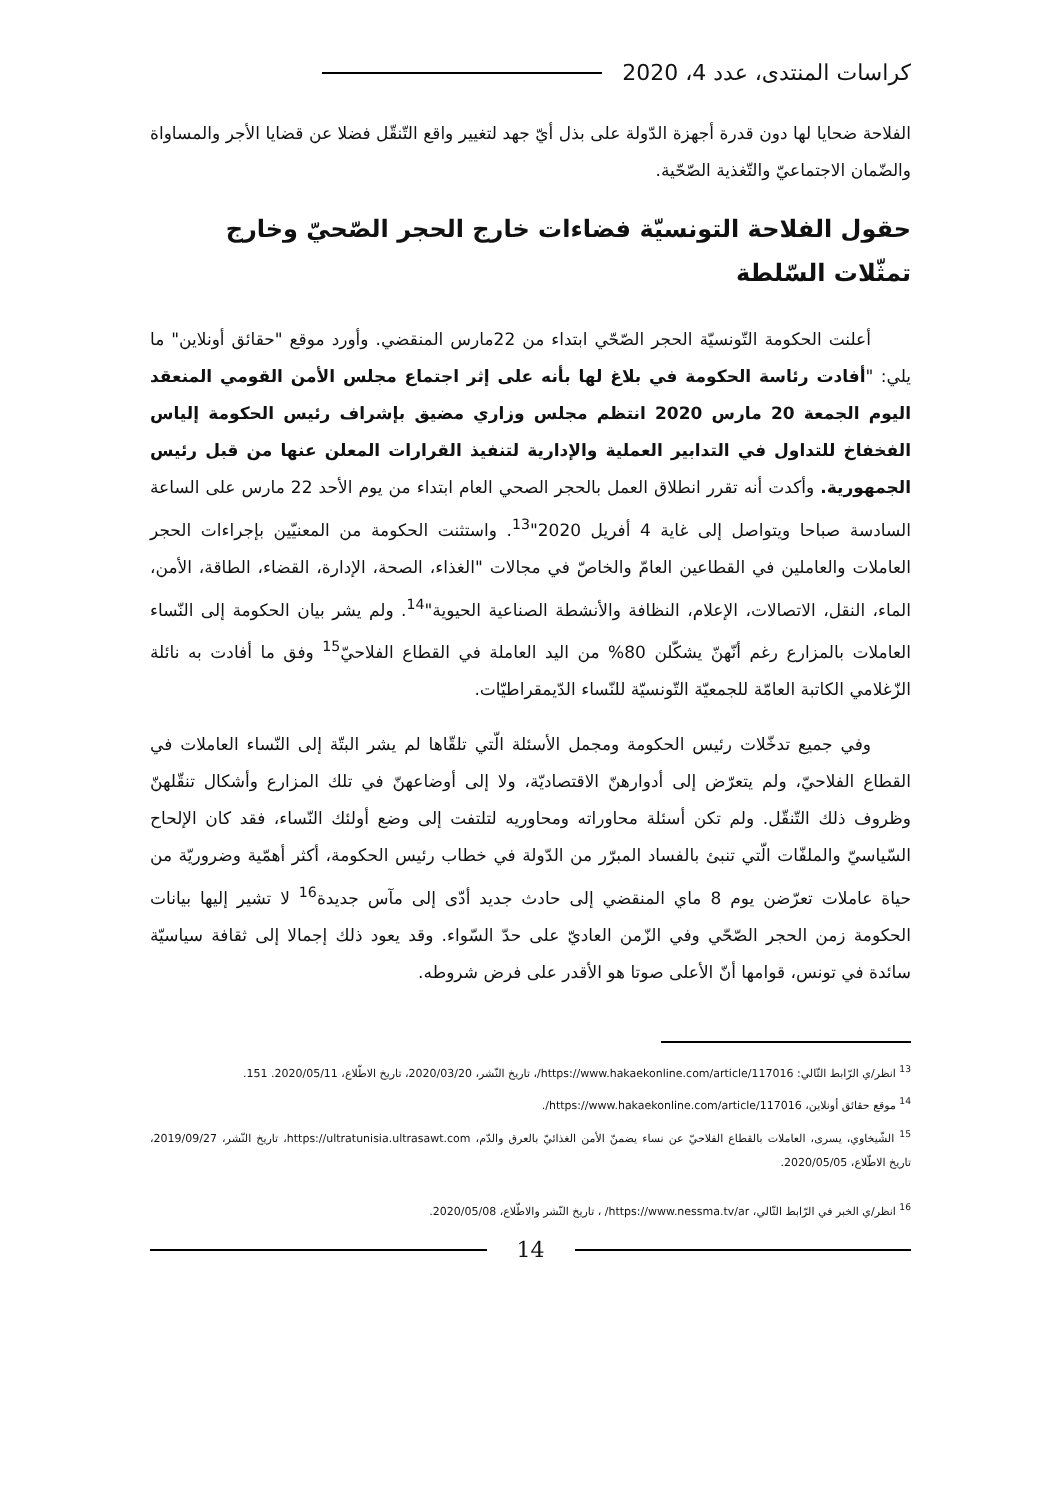كراسات المنتدى، عدد 4، 2020
الفلاحة ضحايا لها دون قدرة أجهزة الدّولة على بذل أيّ جهد لتغيير واقع التّنقّل فضلا عن قضايا الأجر والمساواة والضّمان الاجتماعيّ والتّغذية الصّحّية.
حقول الفلاحة التونسيّة فضاءات خارج الحجر الصّحيّ وخارج تمثّلات السّلطة
أعلنت الحكومة التّونسيّة الحجر الصّحّي ابتداء من 22مارس المنقضي. وأورد موقع "حقائق أونلاين" ما يلي: "أفادت رئاسة الحكومة في بلاغ لها بأنه على إثر اجتماع مجلس الأمن القومي المنعقد اليوم الجمعة 20 مارس 2020 انتظم مجلس وزاري مضيق بإشراف رئيس الحكومة إلياس الفخفاخ للتداول في التدابير العملية والإدارية لتنفيذ القرارات المعلن عنها من قبل رئيس الجمهورية. وأكدت أنه تقرر انطلاق العمل بالحجر الصحي العام ابتداء من يوم الأحد 22 مارس على الساعة السادسة صباحا ويتواصل إلى غاية 4 أفريل 2020"<sup>13</sup>. واستثنت الحكومة من المعنيّين بإجراءات الحجر العاملات والعاملين في القطاعين العامّ والخاصّ في مجالات "الغذاء، الصحة، الإدارة، القضاء، الطاقة، الأمن، الماء، النقل، الاتصالات، الإعلام، النظافة والأنشطة الصناعية الحيوية"<sup>14</sup>. ولم يشر بيان الحكومة إلى النّساء العاملات بالمزارع رغم أنّهنّ يشكّلن 80% من اليد العاملة في القطاع الفلاحيّ<sup>15</sup> وفق ما أفادت به نائلة الزّغلامي الكاتبة العامّة للجمعيّة التّونسيّة للنّساء الدّيمقراطيّات.
وفي جميع تدخّلات رئيس الحكومة ومجمل الأسئلة الّتي تلقّاها لم يشر البتّة إلى النّساء العاملات في القطاع الفلاحيّ، ولم يتعرّض إلى أدوارهنّ الاقتصاديّة، ولا إلى أوضاعهنّ في تلك المزارع وأشكال تنقّلهنّ وظروف ذلك التّنقّل. ولم تكن أسئلة محاوراته ومحاوريه لتلتفت إلى وضع أولئك النّساء، فقد كان الإلحاح السّياسيّ والملفّات الّتي تنبئ بالفساد المبرّر من الدّولة في خطاب رئيس الحكومة، أكثر أهمّية وضروريّة من حياة عاملات تعرّضن يوم 8 ماي المنقضي إلى حادث جديد أدّى إلى مآس جديدة<sup>16</sup> لا تشير إليها بيانات الحكومة زمن الحجر الصّحّي وفي الزّمن العاديّ على حدّ السّواء. وقد يعود ذلك إجمالا إلى ثقافة سياسيّة سائدة في تونس، قوامها أنّ الأعلى صوتا هو الأقدر على فرض شروطه.
<sup>13</sup> انظر/ي الرّابط التّالي: https://www.hakaekonline.com/article/117016/، تاريخ النّشر، 2020/03/20، تاريخ الاطّلاع، 2020/05/11. 151.
<sup>14</sup> موقع حقائق أونلاين، https://www.hakaekonline.com/article/117016/.
<sup>15</sup> الشّيخاوي، يسرى، العاملات بالقطاع الفلاحيّ عن نساء يضمنّ الأمن الغذائيّ بالعرق والدّم، https://ultratunisia.ultrasawt.com، تاريخ النّشر، 2019/09/27، تاريخ الاطّلاع، 2020/05/05.
<sup>16</sup> انظر/ي الخبر في الرّابط التّالي، https://www.nessma.tv/ar/ ، تاريخ النّشر والاطّلاع، 2020/05/08.
14